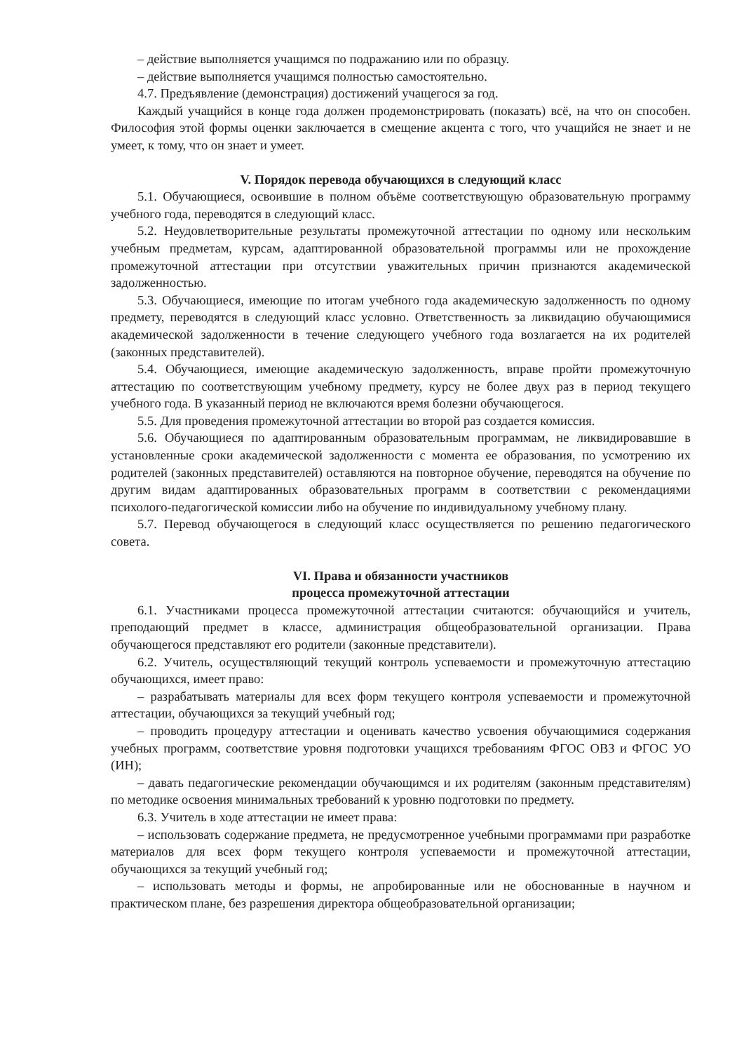– действие выполняется учащимся по подражанию или по образцу.
– действие выполняется учащимся полностью самостоятельно.
4.7. Предъявление (демонстрация) достижений учащегося за год.
Каждый учащийся в конце года должен продемонстрировать (показать) всё, на что он способен. Философия этой формы оценки заключается в смещение акцента с того, что учащийся не знает и не умеет, к тому, что он знает и умеет.
V. Порядок перевода обучающихся в следующий класс
5.1. Обучающиеся, освоившие в полном объёме соответствующую образовательную программу учебного года, переводятся в следующий класс.
5.2. Неудовлетворительные результаты промежуточной аттестации по одному или нескольким учебным предметам, курсам, адаптированной образовательной программы или не прохождение промежуточной аттестации при отсутствии уважительных причин признаются академической задолженностью.
5.3. Обучающиеся, имеющие по итогам учебного года академическую задолженность по одному предмету, переводятся в следующий класс условно. Ответственность за ликвидацию обучающимися академической задолженности в течение следующего учебного года возлагается на их родителей (законных представителей).
5.4. Обучающиеся, имеющие академическую задолженность, вправе пройти промежуточную аттестацию по соответствующим учебному предмету, курсу не более двух раз в период текущего учебного года. В указанный период не включаются время болезни обучающегося.
5.5. Для проведения промежуточной аттестации во второй раз создается комиссия.
5.6. Обучающиеся по адаптированным образовательным программам, не ликвидировавшие в установленные сроки академической задолженности с момента ее образования, по усмотрению их родителей (законных представителей) оставляются на повторное обучение, переводятся на обучение по другим видам адаптированных образовательных программ в соответствии с рекомендациями психолого-педагогической комиссии либо на обучение по индивидуальному учебному плану.
5.7. Перевод обучающегося в следующий класс осуществляется по решению педагогического совета.
VI. Права и обязанности участников
процесса промежуточной аттестации
6.1. Участниками процесса промежуточной аттестации считаются: обучающийся и учитель, преподающий предмет в классе, администрация общеобразовательной организации. Права обучающегося представляют его родители (законные представители).
6.2. Учитель, осуществляющий текущий контроль успеваемости и промежуточную аттестацию обучающихся, имеет право:
– разрабатывать материалы для всех форм текущего контроля успеваемости и промежуточной аттестации, обучающихся за текущий учебный год;
– проводить процедуру аттестации и оценивать качество усвоения обучающимися содержания учебных программ, соответствие уровня подготовки учащихся требованиям ФГОС ОВЗ и ФГОС УО (ИН);
– давать педагогические рекомендации обучающимся и их родителям (законным представителям) по методике освоения минимальных требований к уровню подготовки по предмету.
6.3. Учитель в ходе аттестации не имеет права:
– использовать содержание предмета, не предусмотренное учебными программами при разработке материалов для всех форм текущего контроля успеваемости и промежуточной аттестации, обучающихся за текущий учебный год;
– использовать методы и формы, не апробированные или не обоснованные в научном и практическом плане, без разрешения директора общеобразовательной организации;